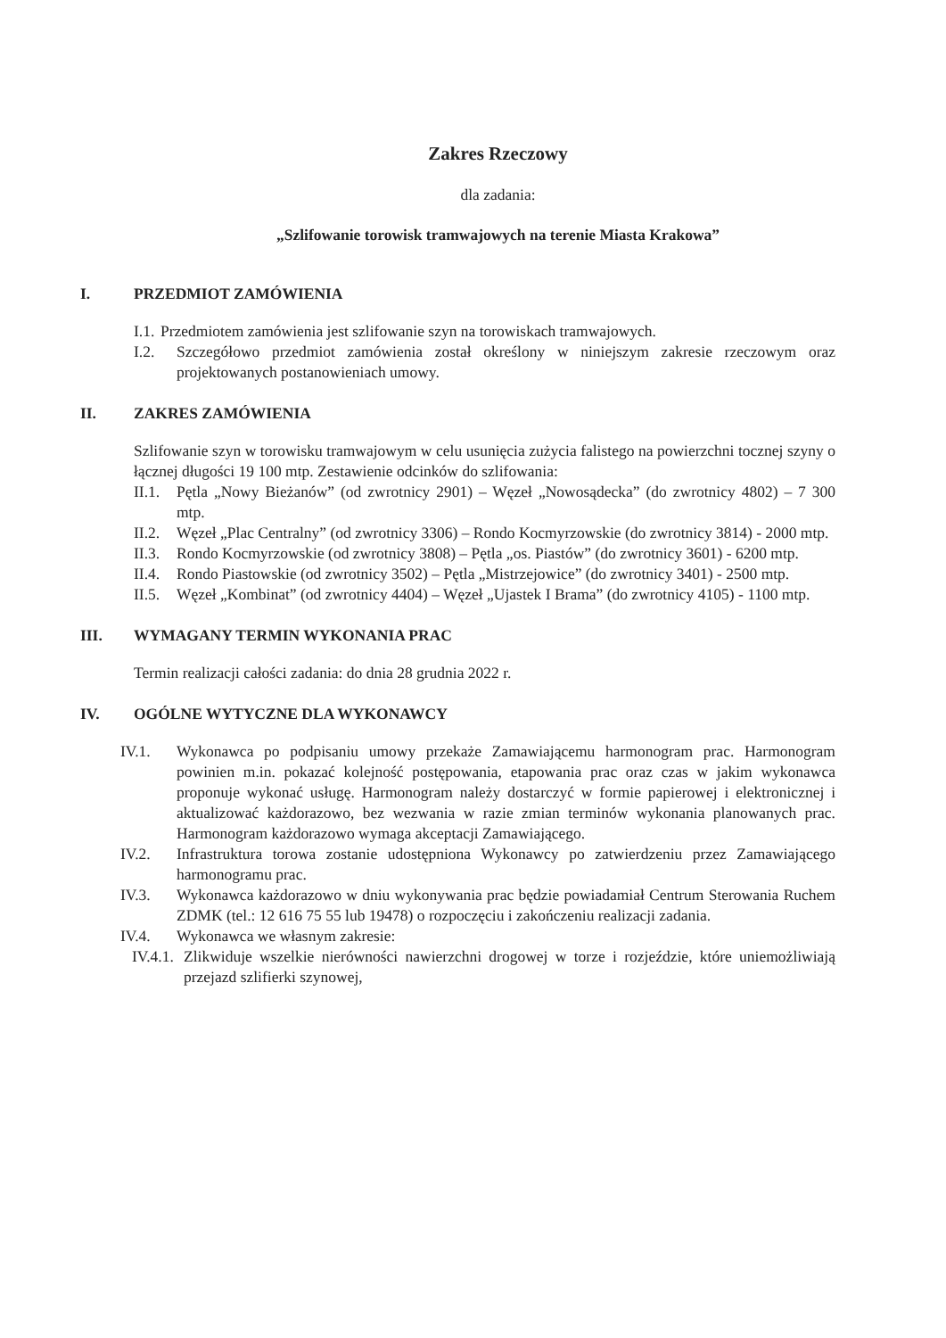Zakres Rzeczowy
dla zadania:
„Szlifowanie torowisk tramwajowych na terenie Miasta Krakowa”
I. PRZEDMIOT ZAMÓWIENIA
I.1. Przedmiotem zamówienia jest szlifowanie szyn na torowiskach tramwajowych.
I.2. Szczegółowo przedmiot zamówienia został określony w niniejszym zakresie rzeczowym oraz projektowanych postanowieniach umowy.
II. ZAKRES ZAMÓWIENIA
Szlifowanie szyn w torowisku tramwajowym w celu usunięcia zużycia falistego na powierzchni tocznej szyny o łącznej długości 19 100 mtp. Zestawienie odcinków do szlifowania:
II.1. Pętla „Nowy Bieżanów” (od zwrotnicy 2901) – Węzeł „Nowosądecka” (do zwrotnicy 4802) – 7 300 mtp.
II.2. Węzeł „Plac Centralny” (od zwrotnicy 3306) – Rondo Kocmyrzowskie (do zwrotnicy 3814) - 2000 mtp.
II.3. Rondo Kocmyrzowskie (od zwrotnicy 3808) – Pętla „os. Piastów” (do zwrotnicy 3601) - 6200 mtp.
II.4. Rondo Piastowskie (od zwrotnicy 3502) – Pętla „Mistrzejowice” (do zwrotnicy 3401) - 2500 mtp.
II.5. Węzeł „Kombinat” (od zwrotnicy 4404) – Węzeł „Ujastek I Brama” (do zwrotnicy 4105) - 1100 mtp.
III. WYMAGANY TERMIN WYKONANIA PRAC
Termin realizacji całości zadania: do dnia 28 grudnia 2022 r.
IV. OGÓLNE WYTYCZNE DLA WYKONAWCY
IV.1. Wykonawca po podpisaniu umowy przekaże Zamawiającemu harmonogram prac. Harmonogram powinien m.in. pokazać kolejność postępowania, etapowania prac oraz czas w jakim wykonawca proponuje wykonać usługę. Harmonogram należy dostarczyć w formie papierowej i elektronicznej i aktualizować każdorazowo, bez wezwania w razie zmian terminów wykonania planowanych prac. Harmonogram każdorazowo wymaga akceptacji Zamawiającego.
IV.2. Infrastruktura torowa zostanie udostępniona Wykonawcy po zatwierdzeniu przez Zamawiającego harmonogramu prac.
IV.3. Wykonawca każdorazowo w dniu wykonywania prac będzie powiadamiał Centrum Sterowania Ruchem ZDMK (tel.: 12 616 75 55 lub 19478) o rozpoczęciu i zakończeniu realizacji zadania.
IV.4. Wykonawca we własnym zakresie:
IV.4.1. Zlikwiduje wszelkie nierówności nawierzchni drogowej w torze i rozjeździe, które uniemożliwiają przejazd szlifierki szynowej,